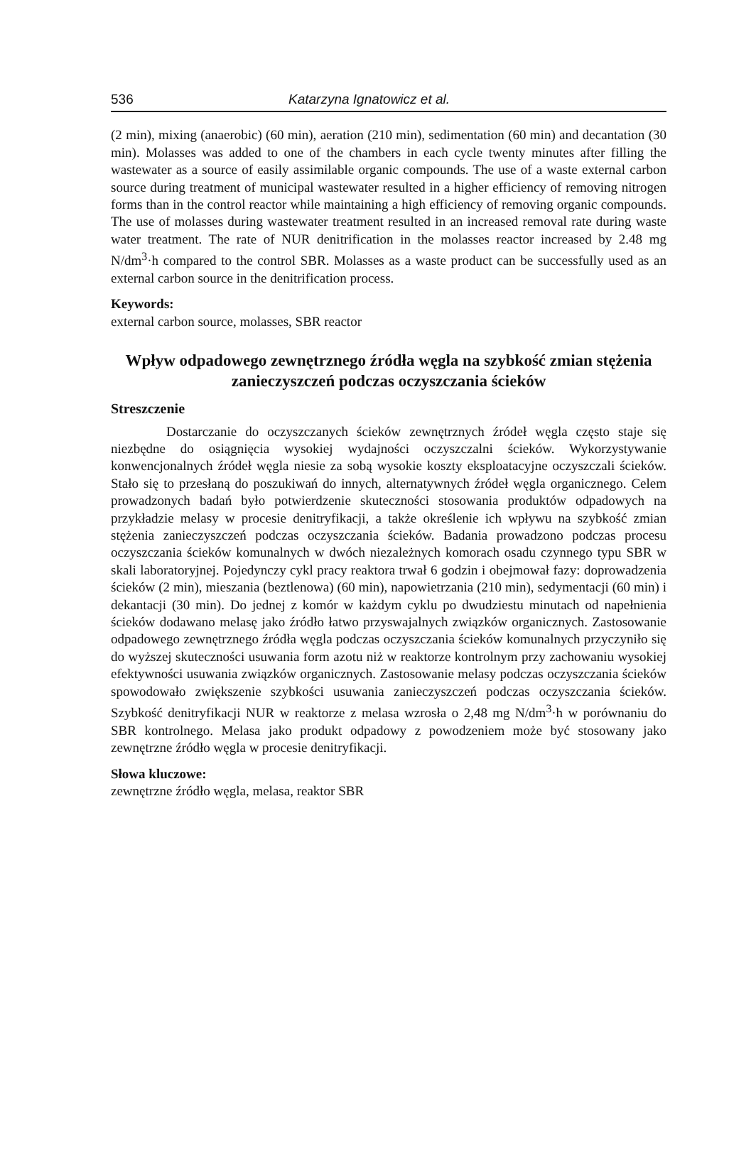536 Katarzyna Ignatowicz et al.
(2 min), mixing (anaerobic) (60 min), aeration (210 min), sedimentation (60 min) and decantation (30 min). Molasses was added to one of the chambers in each cycle twenty minutes after filling the wastewater as a source of easily assimilable organic compounds. The use of a waste external carbon source during treatment of municipal wastewater resulted in a higher efficiency of removing nitrogen forms than in the control reactor while maintaining a high efficiency of removing organic compounds. The use of molasses during wastewater treatment resulted in an increased removal rate during waste water treatment. The rate of NUR denitrification in the molasses reactor increased by 2.48 mg N/dm<sup>3</sup>·h compared to the control SBR. Molasses as a waste product can be successfully used as an external carbon source in the denitrification process.
Keywords:
external carbon source, molasses, SBR reactor
Wpływ odpadowego zewnętrznego źródła węgla na szybkość zmian stężenia zanieczyszczeń podczas oczyszczania ścieków
Streszczenie
Dostarczanie do oczyszczanych ścieków zewnętrznych źródeł węgla często staje się niezbędne do osiągnięcia wysokiej wydajności oczyszczalni ścieków. Wykorzystywanie konwencjonalnych źródeł węgla niesie za sobą wysokie koszty eksploatacyjne oczyszczali ścieków. Stało się to przesłaną do poszukiwań do innych, alternatywnych źródeł węgla organicznego. Celem prowadzonych badań było potwierdzenie skuteczności stosowania produktów odpadowych na przykładzie melasy w procesie denitryfikacji, a także określenie ich wpływu na szybkość zmian stężenia zanieczyszczeń podczas oczyszczania ścieków. Badania prowadzono podczas procesu oczyszczania ścieków komunalnych w dwóch niezależnych komorach osadu czynnego typu SBR w skali laboratoryjnej. Pojedynczy cykl pracy reaktora trwał 6 godzin i obejmował fazy: doprowadzenia ścieków (2 min), mieszania (beztlenowa) (60 min), napowietrzania (210 min), sedymentacji (60 min) i dekantacji (30 min). Do jednej z komór w każdym cyklu po dwudziestu minutach od napełnienia ścieków dodawano melasę jako źródło łatwo przyswajalnych związków organicznych. Zastosowanie odpadowego zewnętrznego źródła węgla podczas oczyszczania ścieków komunalnych przyczyniło się do wyższej skuteczności usuwania form azotu niż w reaktorze kontrolnym przy zachowaniu wysokiej efektywności usuwania związków organicznych. Zastosowanie melasy podczas oczyszczania ścieków spowodowało zwiększenie szybkości usuwania zanieczyszczeń podczas oczyszczania ścieków. Szybkość denitryfikacji NUR w reaktorze z melasa wzrosła o 2,48 mg N/dm<sup>3</sup>·h w porównaniu do SBR kontrolnego. Melasa jako produkt odpadowy z powodzeniem może być stosowany jako zewnętrzne źródło węgla w procesie denitryfikacji.
Słowa kluczowe:
zewnętrzne źródło węgla, melasa, reaktor SBR